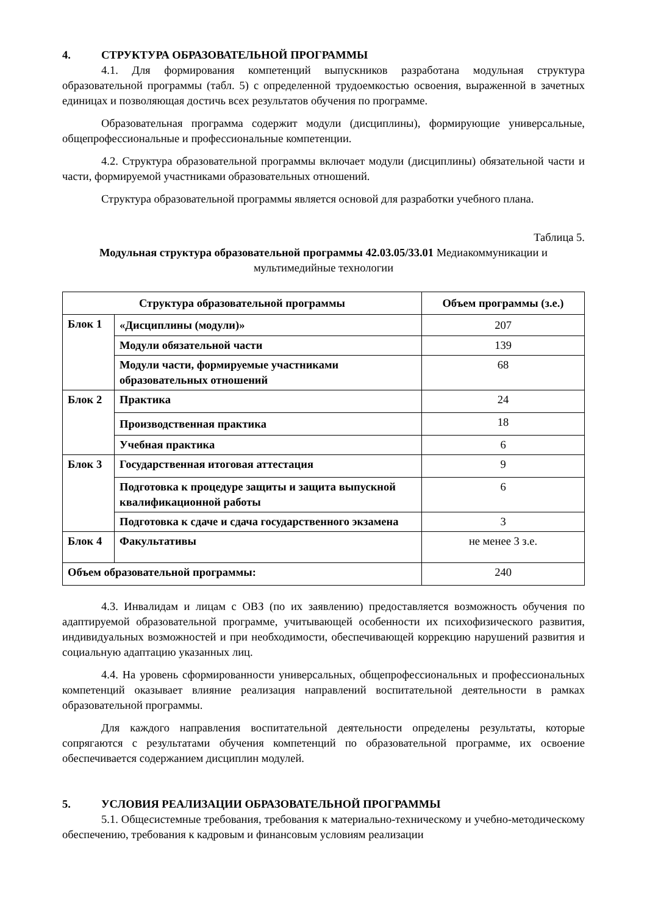4. СТРУКТУРА ОБРАЗОВАТЕЛЬНОЙ ПРОГРАММЫ
4.1. Для формирования компетенций выпускников разработана модульная структура образовательной программы (табл. 5) с определенной трудоемкостью освоения, выраженной в зачетных единицах и позволяющая достичь всех результатов обучения по программе.
Образовательная программа содержит модули (дисциплины), формирующие универсальные, общепрофессиональные и профессиональные компетенции.
4.2. Структура образовательной программы включает модули (дисциплины) обязательной части и части, формируемой участниками образовательных отношений.
Структура образовательной программы является основой для разработки учебного плана.
Таблица 5.
Модульная структура образовательной программы 42.03.05/33.01 Медиакоммуникации и мультимедийные технологии
| Структура образовательной программы | | Объем программы (з.е.) |
| --- | --- | --- |
| Блок 1 | «Дисциплины (модули)» | 207 |
| | Модули обязательной части | 139 |
| | Модули части, формируемые участниками образовательных отношений | 68 |
| Блок 2 | Практика | 24 |
| | Производственная практика | 18 |
| | Учебная практика | 6 |
| Блок 3 | Государственная итоговая аттестация | 9 |
| | Подготовка к процедуре защиты и защита выпускной квалификационной работы | 6 |
| | Подготовка к сдаче и сдача государственного экзамена | 3 |
| Блок 4 | Факультативы | не менее 3 з.е. |
| Объем образовательной программы: | | 240 |
4.3. Инвалидам и лицам с ОВЗ (по их заявлению) предоставляется возможность обучения по адаптируемой образовательной программе, учитывающей особенности их психофизического развития, индивидуальных возможностей и при необходимости, обеспечивающей коррекцию нарушений развития и социальную адаптацию указанных лиц.
4.4. На уровень сформированности универсальных, общепрофессиональных и профессиональных компетенций оказывает влияние реализация направлений воспитательной деятельности в рамках образовательной программы.
Для каждого направления воспитательной деятельности определены результаты, которые сопрягаются с результатами обучения компетенций по образовательной программе, их освоение обеспечивается содержанием дисциплин модулей.
5. УСЛОВИЯ РЕАЛИЗАЦИИ ОБРАЗОВАТЕЛЬНОЙ ПРОГРАММЫ
5.1. Общесистемные требования, требования к материально-техническому и учебно-методическому обеспечению, требования к кадровым и финансовым условиям реализации